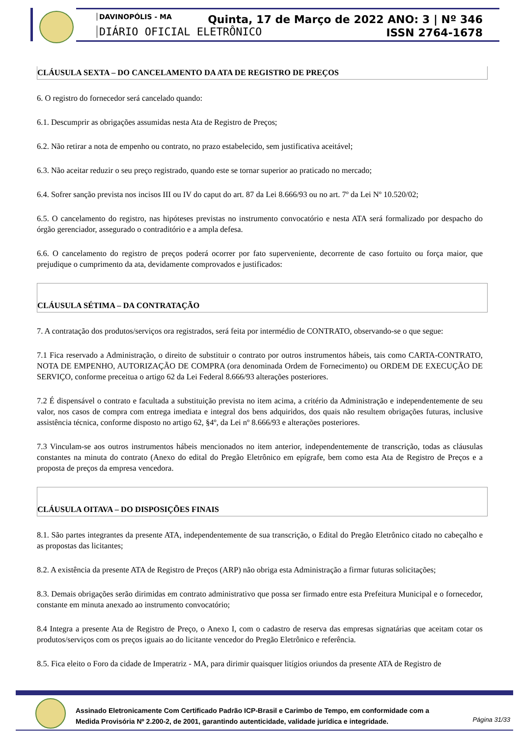DAVINOPÓLIS - MA
DIÁRIO OFICIAL ELETRÔNICO
Quinta, 17 de Março de 2022 ANO: 3 | Nº 346
ISSN 2764-1678
CLÁUSULA SEXTA – DO CANCELAMENTO DA ATA DE REGISTRO DE PREÇOS
6. O registro do fornecedor será cancelado quando:
6.1. Descumprir as obrigações assumidas nesta Ata de Registro de Preços;
6.2. Não retirar a nota de empenho ou contrato, no prazo estabelecido, sem justificativa aceitável;
6.3. Não aceitar reduzir o seu preço registrado, quando este se tornar superior ao praticado no mercado;
6.4. Sofrer sanção prevista nos incisos III ou IV do caput do art. 87 da Lei 8.666/93 ou no art. 7º da Lei Nº 10.520/02;
6.5. O cancelamento do registro, nas hipóteses previstas no instrumento convocatório e nesta ATA será formalizado por despacho do órgão gerenciador, assegurado o contraditório e a ampla defesa.
6.6. O cancelamento do registro de preços poderá ocorrer por fato superveniente, decorrente de caso fortuito ou força maior, que prejudique o cumprimento da ata, devidamente comprovados e justificados:
CLÁUSULA SÉTIMA – DA CONTRATAÇÃO
7. A contratação dos produtos/serviços ora registrados, será feita por intermédio de CONTRATO, observando-se o que segue:
7.1 Fica reservado a Administração, o direito de substituir o contrato por outros instrumentos hábeis, tais como CARTA-CONTRATO, NOTA DE EMPENHO, AUTORIZAÇÃO DE COMPRA (ora denominada Ordem de Fornecimento) ou ORDEM DE EXECUÇÃO DE SERVIÇO, conforme preceitua o artigo 62 da Lei Federal 8.666/93 alterações posteriores.
7.2 É dispensável o contrato e facultada a substituição prevista no item acima, a critério da Administração e independentemente de seu valor, nos casos de compra com entrega imediata e integral dos bens adquiridos, dos quais não resultem obrigações futuras, inclusive assistência técnica, conforme disposto no artigo 62, §4º, da Lei nº 8.666/93 e alterações posteriores.
7.3 Vinculam-se aos outros instrumentos hábeis mencionados no item anterior, independentemente de transcrição, todas as cláusulas constantes na minuta do contrato (Anexo do edital do Pregão Eletrônico em epígrafe, bem como esta Ata de Registro de Preços e a proposta de preços da empresa vencedora.
CLÁUSULA OITAVA – DO DISPOSIÇÕES FINAIS
8.1. São partes integrantes da presente ATA, independentemente de sua transcrição, o Edital do Pregão Eletrônico citado no cabeçalho e as propostas das licitantes;
8.2. A existência da presente ATA de Registro de Preços (ARP) não obriga esta Administração a firmar futuras solicitações;
8.3. Demais obrigações serão dirimidas em contrato administrativo que possa ser firmado entre esta Prefeitura Municipal e o fornecedor, constante em minuta anexado ao instrumento convocatório;
8.4 Integra a presente Ata de Registro de Preço, o Anexo I, com o cadastro de reserva das empresas signatárias que aceitam cotar os produtos/serviços com os preços iguais ao do licitante vencedor do Pregão Eletrônico e referência.
8.5. Fica eleito o Foro da cidade de Imperatriz - MA, para dirimir quaisquer litígios oriundos da presente ATA de Registro de
Assinado Eletronicamente Com Certificado Padrão ICP-Brasil e Carimbo de Tempo, em conformidade com a
Medida Provisória Nº 2.200-2, de 2001, garantindo autenticidade, validade jurídica e integridade.
Página 31/33